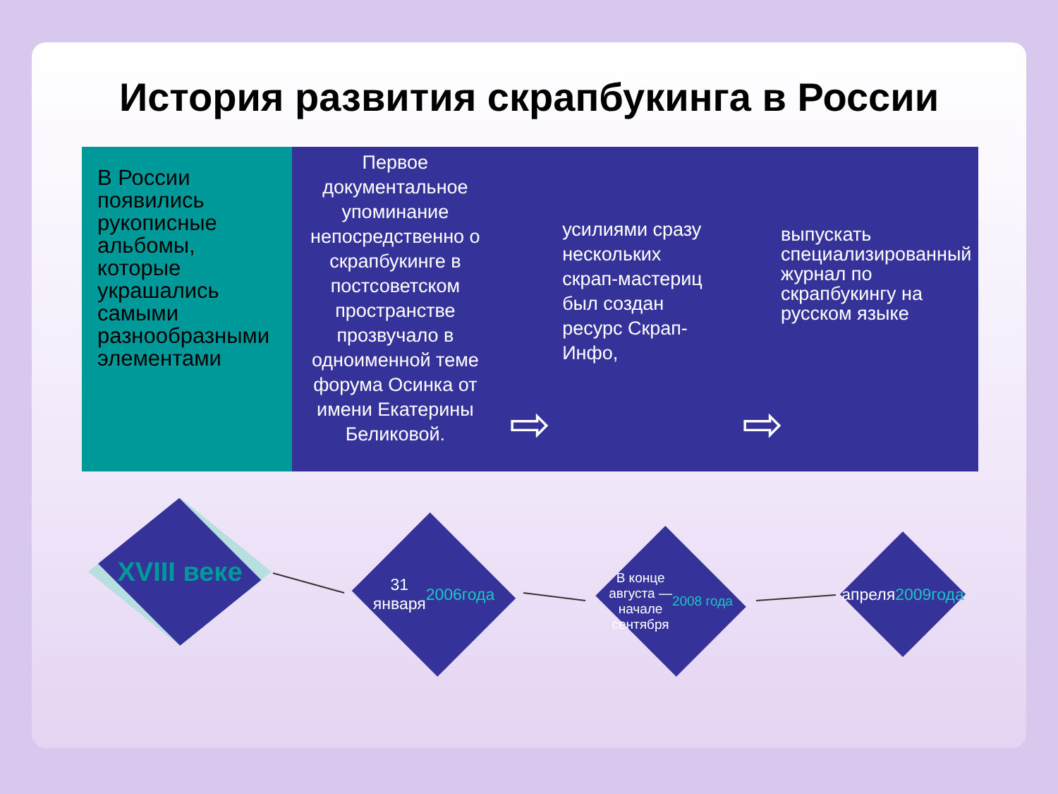История развития скрапбукинга в России
В России появились рукописные альбомы, которые украшались самыми разнообразными элементами
Первое документальное упоминание непосредственно о скрапбукинге в постсоветском пространстве прозвучало в одноименной теме форума Осинка от имени Екатерины Беликовой.
усилиями сразу нескольких скрап-мастериц был создан ресурс Скрап-Инфо,
выпускать специализированный журнал по скрапбукингу на русском языке
⇨ ⇨
XVIII веке
31
января
2006
года
В конце
августа —
начале
сентября
2008 года
апреля
2009
года